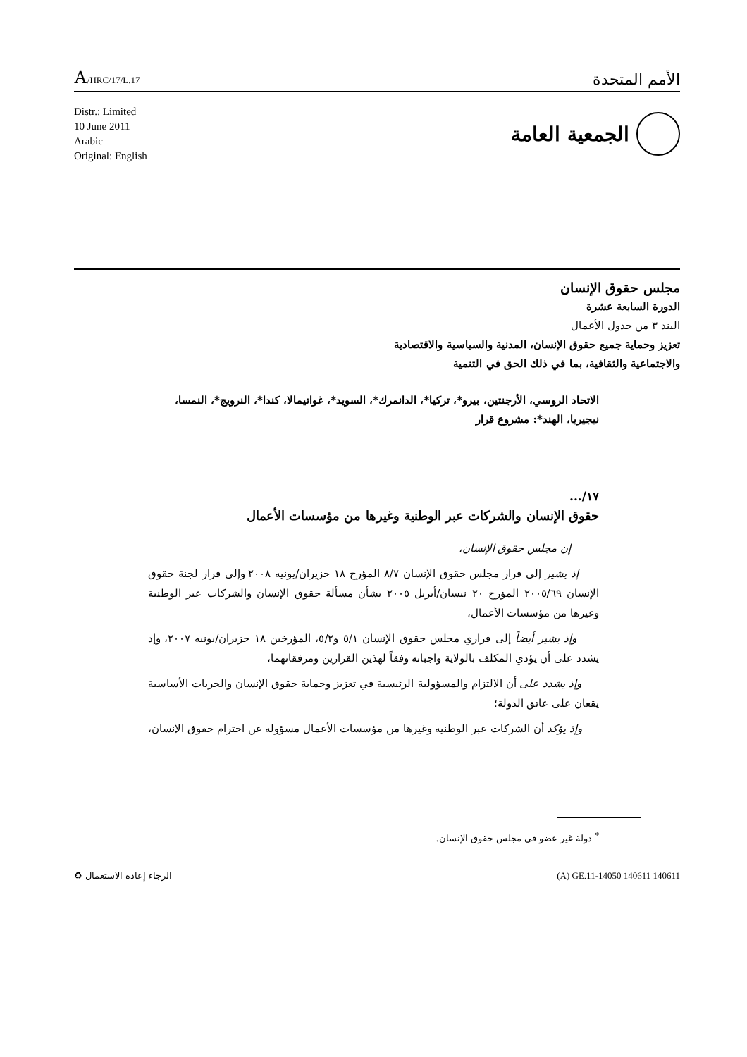A/HRC/17/L.17
الأمم المتحدة
Distr.: Limited
10 June 2011
Arabic
Original: English
الجمعية العامة
مجلس حقوق الإنسان
الدورة السابعة عشرة
البند ٣ من جدول الأعمال
تعزيز وحماية جميع حقوق الإنسان، المدنية والسياسية والاقتصادية
والاجتماعية والثقافية، بما في ذلك الحق في التنمية
الاتحاد الروسي، الأرجنتين، بيرو*، تركيا*، الدانمرك*، السويد*، غواتيمالا، كندا*، النرويج*، النمسا، نيجيريا، الهند*: مشروع قرار
١٧/...
حقوق الإنسان والشركات عبر الوطنية وغيرها من مؤسسات الأعمال
إن مجلس حقوق الإنسان،
إذ يشير إلى قرار مجلس حقوق الإنسان ٨/٧ المؤرخ ١٨ حزيران/يونيه ٢٠٠٨ وإلى قرار لجنة حقوق الإنسان ٢٠٠٥/٦٩ المؤرخ ٢٠ نيسان/أبريل ٢٠٠٥ بشأن مسألة حقوق الإنسان والشركات عبر الوطنية وغيرها من مؤسسات الأعمال،
وإذ يشير أيضاً إلى قراري مجلس حقوق الإنسان ٥/١ و٥/٢، المؤرخين ١٨ حزيران/يونيه ٢٠٠٧، وإذ يشدد على أن يؤدي المكلف بالولاية واجباته وفقاً لهذين القرارين ومرفقاتهما،
وإذ يشدد على أن الالتزام والمسؤولية الرئيسية في تعزيز وحماية حقوق الإنسان والحريات الأساسية يقعان على عاتق الدولة؛
وإذ يؤكد أن الشركات عبر الوطنية وغيرها من مؤسسات الأعمال مسؤولة عن احترام حقوق الإنسان،
<sup>*</sup> دولة غير عضو في مجلس حقوق الإنسان.
الرجاء إعادة الاستعمال ♻ (A) GE.11-14050 140611 140611